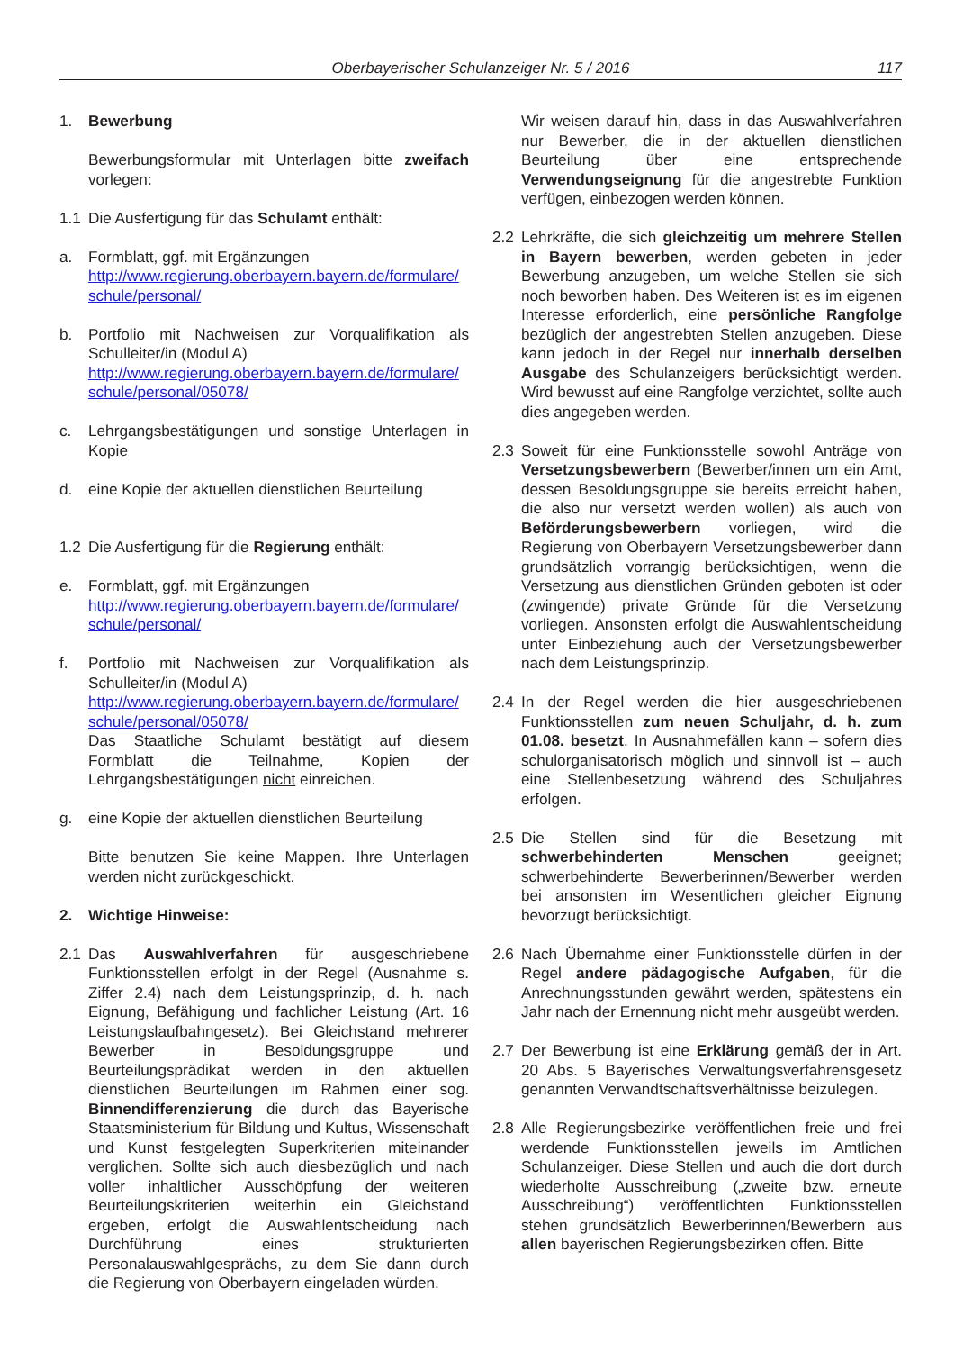Oberbayerischer Schulanzeiger Nr. 5 / 2016 117
1. Bewerbung
Bewerbungsformular mit Unterlagen bitte zweifach vorlegen:
1.1 Die Ausfertigung für das Schulamt enthält:
a. Formblatt, ggf. mit Ergänzungen
http://www.regierung.oberbayern.bayern.de/formulare/ schule/personal/
b. Portfolio mit Nachweisen zur Vorqualifikation als Schulleiter/in (Modul A)
http://www.regierung.oberbayern.bayern.de/formulare/ schule/personal/05078/
c. Lehrgangsbestätigungen und sonstige Unterlagen in Kopie
d. eine Kopie der aktuellen dienstlichen Beurteilung
1.2 Die Ausfertigung für die Regierung enthält:
e. Formblatt, ggf. mit Ergänzungen
http://www.regierung.oberbayern.bayern.de/formulare/ schule/personal/
f. Portfolio mit Nachweisen zur Vorqualifikation als Schulleiter/in (Modul A)
http://www.regierung.oberbayern.bayern.de/formulare/ schule/personal/05078/
Das Staatliche Schulamt bestätigt auf diesem Formblatt die Teilnahme, Kopien der Lehrgangsbestätigungen nicht einreichen.
g. eine Kopie der aktuellen dienstlichen Beurteilung
Bitte benutzen Sie keine Mappen. Ihre Unterlagen werden nicht zurückgeschickt.
2. Wichtige Hinweise:
2.1 Das Auswahlverfahren für ausgeschriebene Funktionsstellen erfolgt in der Regel (Ausnahme s. Ziffer 2.4) nach dem Leistungsprinzip, d. h. nach Eignung, Befähigung und fachlicher Leistung (Art. 16 Leistungslaufbahngesetz). Bei Gleichstand mehrerer Bewerber in Besoldungsgruppe und Beurteilungsprädikat werden in den aktuellen dienstlichen Beurteilungen im Rahmen einer sog. Binnendifferenzierung die durch das Bayerische Staatsministerium für Bildung und Kultus, Wissenschaft und Kunst festgelegten Superkriterien miteinander verglichen. Sollte sich auch diesbezüglich und nach voller inhaltlicher Ausschöpfung der weiteren Beurteilungskriterien weiterhin ein Gleichstand ergeben, erfolgt die Auswahlentscheidung nach Durchführung eines strukturierten Personalauswahlgesprächs, zu dem Sie dann durch die Regierung von Oberbayern eingeladen würden.
Wir weisen darauf hin, dass in das Auswahlverfahren nur Bewerber, die in der aktuellen dienstlichen Beurteilung über eine entsprechende Verwendungseignung für die angestrebte Funktion verfügen, einbezogen werden können.
2.2 Lehrkräfte, die sich gleichzeitig um mehrere Stellen in Bayern bewerben, werden gebeten in jeder Bewerbung anzugeben, um welche Stellen sie sich noch beworben haben. Des Weiteren ist es im eigenen Interesse erforderlich, eine persönliche Rangfolge bezüglich der angestrebten Stellen anzugeben. Diese kann jedoch in der Regel nur innerhalb derselben Ausgabe des Schulanzeigers berücksichtigt werden. Wird bewusst auf eine Rangfolge verzichtet, sollte auch dies angegeben werden.
2.3 Soweit für eine Funktionsstelle sowohl Anträge von Versetzungsbewerbern (Bewerber/innen um ein Amt, dessen Besoldungsgruppe sie bereits erreicht haben, die also nur versetzt werden wollen) als auch von Beförderungsbewerbern vorliegen, wird die Regierung von Oberbayern Versetzungsbewerber dann grundsätzlich vorrangig berücksichtigen, wenn die Versetzung aus dienstlichen Gründen geboten ist oder (zwingende) private Gründe für die Versetzung vorliegen. Ansonsten erfolgt die Auswahlentscheidung unter Einbeziehung auch der Versetzungsbewerber nach dem Leistungsprinzip.
2.4 In der Regel werden die hier ausgeschriebenen Funktionsstellen zum neuen Schuljahr, d. h. zum 01.08. besetzt. In Ausnahmefällen kann – sofern dies schulorganisatorisch möglich und sinnvoll ist – auch eine Stellenbesetzung während des Schuljahres erfolgen.
2.5 Die Stellen sind für die Besetzung mit schwerbehinderten Menschen geeignet; schwerbehinderte Bewerberinnen/Bewerber werden bei ansonsten im Wesentlichen gleicher Eignung bevorzugt berücksichtigt.
2.6 Nach Übernahme einer Funktionsstelle dürfen in der Regel andere pädagogische Aufgaben, für die Anrechnungsstunden gewährt werden, spätestens ein Jahr nach der Ernennung nicht mehr ausgeübt werden.
2.7 Der Bewerbung ist eine Erklärung gemäß der in Art. 20 Abs. 5 Bayerisches Verwaltungsverfahrensgesetz genannten Verwandtschaftsverhältnisse beizulegen.
2.8 Alle Regierungsbezirke veröffentlichen freie und frei werdende Funktionsstellen jeweils im Amtlichen Schulanzeiger. Diese Stellen und auch die dort durch wiederholte Ausschreibung („zweite bzw. erneute Ausschreibung“) veröffentlichten Funktionsstellen stehen grundsätzlich Bewerberinnen/Bewerbern aus allen bayerischen Regierungsbezirken offen. Bitte